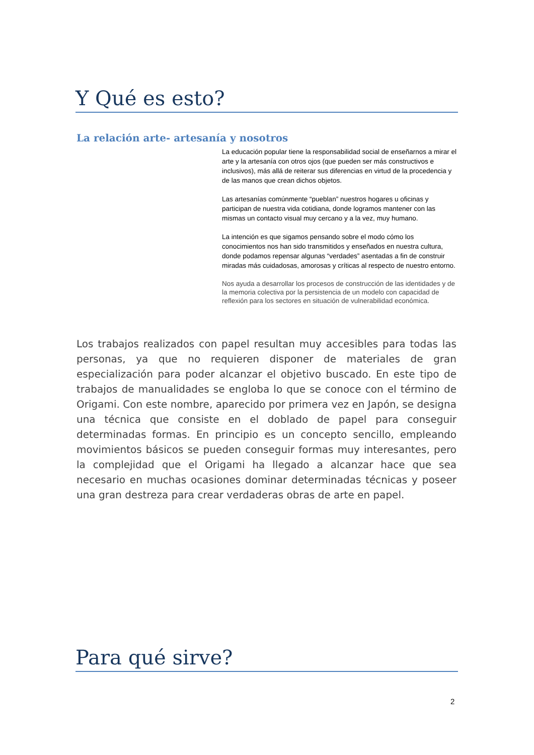Y Qué es esto?
La relación arte- artesanía y nosotros
La educación popular tiene la responsabilidad social de enseñarnos a mirar el arte y la artesanía con otros ojos (que pueden ser más constructivos e inclusivos), más allá de reiterar sus diferencias en virtud de la procedencia y de las manos que crean dichos objetos.
Las artesanías comúnmente “pueblan” nuestros hogares u oficinas y participan de nuestra vida cotidiana, donde logramos mantener con las mismas un contacto visual muy cercano y a la vez, muy humano.
La intención es que sigamos pensando sobre el modo cómo los conocimientos nos han sido transmitidos y enseñados en nuestra cultura, donde podamos repensar algunas “verdades” asentadas a fin de construir miradas más cuidadosas, amorosas y críticas al respecto de nuestro entorno.
Nos ayuda a desarrollar los procesos de construcción de las identidades y de la memoria colectiva por la persistencia de un modelo con capacidad de reflexión para los sectores en situación de vulnerabilidad económica.
Los trabajos realizados con papel resultan muy accesibles para todas las personas, ya que no requieren disponer de materiales de gran especialización para poder alcanzar el objetivo buscado. En este tipo de trabajos de manualidades se engloba lo que se conoce con el término de Origami. Con este nombre, aparecido por primera vez en Japón, se designa una técnica que consiste en el doblado de papel para conseguir determinadas formas. En principio es un concepto sencillo, empleando movimientos básicos se pueden conseguir formas muy interesantes, pero la complejidad que el Origami ha llegado a alcanzar hace que sea necesario en muchas ocasiones dominar determinadas técnicas y poseer una gran destreza para crear verdaderas obras de arte en papel.
Para qué sirve?
2